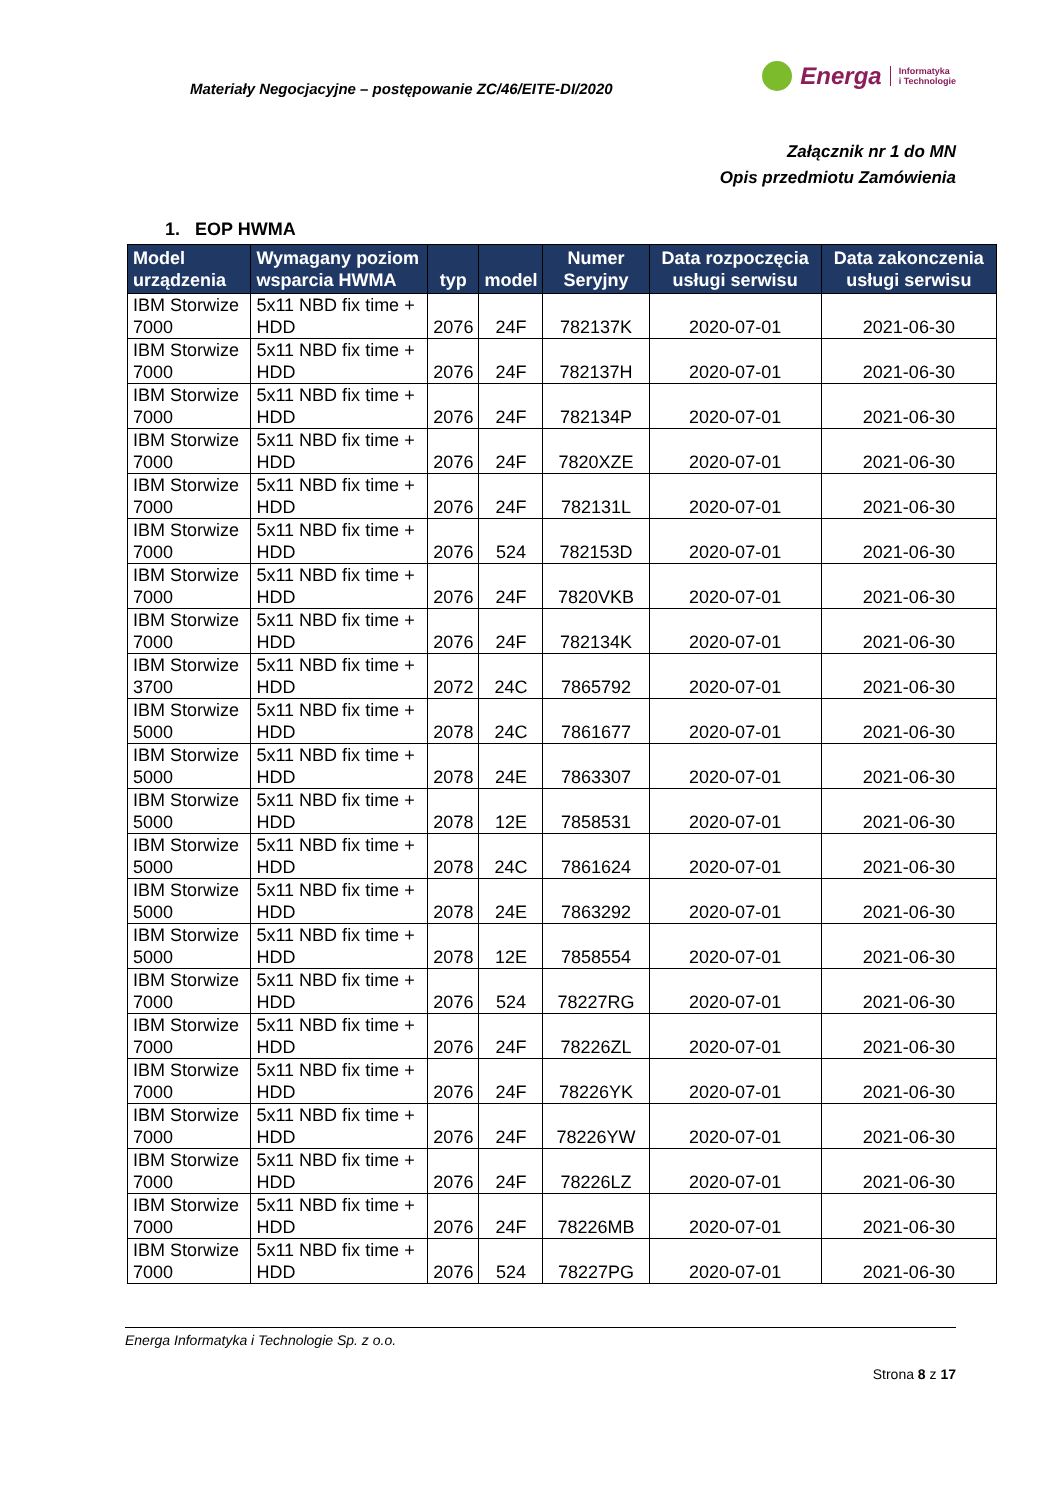Materiały Negocjacyjne – postępowanie ZC/46/EITE-DI/2020
Energa Informatyka
i Technologie
Załącznik nr 1 do MN
Opis przedmiotu Zamówienia
1. EOP HWMA
| Model urządzenia | Wymagany poziom wsparcia HWMA | typ | model | Numer Seryjny | Data rozpoczęcia usługi serwisu | Data zakonczenia usługi serwisu |
| --- | --- | --- | --- | --- | --- | --- |
| IBM Storwize 7000 | 5x11 NBD fix time + HDD | 2076 | 24F | 782137K | 2020-07-01 | 2021-06-30 |
| IBM Storwize 7000 | 5x11 NBD fix time + HDD | 2076 | 24F | 782137H | 2020-07-01 | 2021-06-30 |
| IBM Storwize 7000 | 5x11 NBD fix time + HDD | 2076 | 24F | 782134P | 2020-07-01 | 2021-06-30 |
| IBM Storwize 7000 | 5x11 NBD fix time + HDD | 2076 | 24F | 7820XZE | 2020-07-01 | 2021-06-30 |
| IBM Storwize 7000 | 5x11 NBD fix time + HDD | 2076 | 24F | 782131L | 2020-07-01 | 2021-06-30 |
| IBM Storwize 7000 | 5x11 NBD fix time + HDD | 2076 | 524 | 782153D | 2020-07-01 | 2021-06-30 |
| IBM Storwize 7000 | 5x11 NBD fix time + HDD | 2076 | 24F | 7820VKB | 2020-07-01 | 2021-06-30 |
| IBM Storwize 7000 | 5x11 NBD fix time + HDD | 2076 | 24F | 782134K | 2020-07-01 | 2021-06-30 |
| IBM Storwize 3700 | 5x11 NBD fix time + HDD | 2072 | 24C | 7865792 | 2020-07-01 | 2021-06-30 |
| IBM Storwize 5000 | 5x11 NBD fix time + HDD | 2078 | 24C | 7861677 | 2020-07-01 | 2021-06-30 |
| IBM Storwize 5000 | 5x11 NBD fix time + HDD | 2078 | 24E | 7863307 | 2020-07-01 | 2021-06-30 |
| IBM Storwize 5000 | 5x11 NBD fix time + HDD | 2078 | 12E | 7858531 | 2020-07-01 | 2021-06-30 |
| IBM Storwize 5000 | 5x11 NBD fix time + HDD | 2078 | 24C | 7861624 | 2020-07-01 | 2021-06-30 |
| IBM Storwize 5000 | 5x11 NBD fix time + HDD | 2078 | 24E | 7863292 | 2020-07-01 | 2021-06-30 |
| IBM Storwize 5000 | 5x11 NBD fix time + HDD | 2078 | 12E | 7858554 | 2020-07-01 | 2021-06-30 |
| IBM Storwize 7000 | 5x11 NBD fix time + HDD | 2076 | 524 | 78227RG | 2020-07-01 | 2021-06-30 |
| IBM Storwize 7000 | 5x11 NBD fix time + HDD | 2076 | 24F | 78226ZL | 2020-07-01 | 2021-06-30 |
| IBM Storwize 7000 | 5x11 NBD fix time + HDD | 2076 | 24F | 78226YK | 2020-07-01 | 2021-06-30 |
| IBM Storwize 7000 | 5x11 NBD fix time + HDD | 2076 | 24F | 78226YW | 2020-07-01 | 2021-06-30 |
| IBM Storwize 7000 | 5x11 NBD fix time + HDD | 2076 | 24F | 78226LZ | 2020-07-01 | 2021-06-30 |
| IBM Storwize 7000 | 5x11 NBD fix time + HDD | 2076 | 24F | 78226MB | 2020-07-01 | 2021-06-30 |
| IBM Storwize 7000 | 5x11 NBD fix time + HDD | 2076 | 524 | 78227PG | 2020-07-01 | 2021-06-30 |
Energa Informatyka i Technologie Sp. z o.o.
Strona 8 z 17